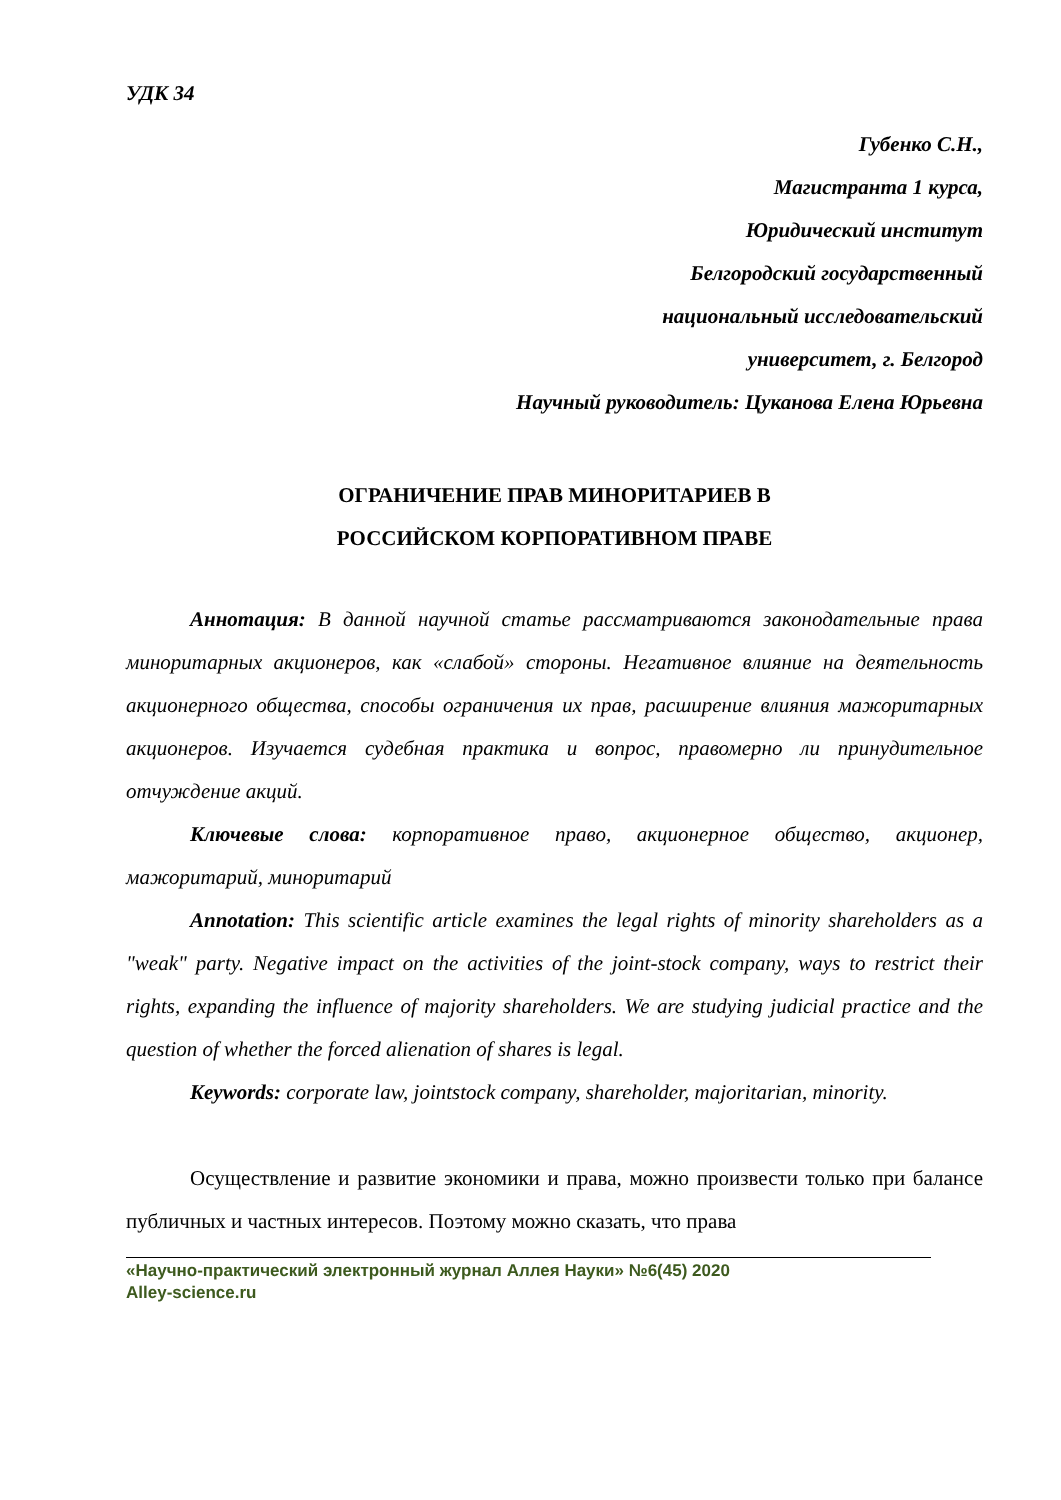УДК 34
Губенко С.Н.,
Магистранта 1 курса,
Юридический институт
Белгородский государственный
национальный исследовательский
университет, г. Белгород
Научный руководитель: Цуканова Елена Юрьевна
ОГРАНИЧЕНИЕ ПРАВ МИНОРИТАРИЕВ В
РОССИЙСКОМ КОРПОРАТИВНОМ ПРАВЕ
Аннотация: В данной научной статье рассматриваются законодательные права миноритарных акционеров, как «слабой» стороны. Негативное влияние на деятельность акционерного общества, способы ограничения их прав, расширение влияния мажоритарных акционеров. Изучается судебная практика и вопрос, правомерно ли принудительное отчуждение акций.
Ключевые слова: корпоративное право, акционерное общество, акционер, мажоритарий, миноритарий
Annotation: This scientific article examines the legal rights of minority shareholders as a "weak" party. Negative impact on the activities of the joint-stock company, ways to restrict their rights, expanding the influence of majority shareholders. We are studying judicial practice and the question of whether the forced alienation of shares is legal.
Keywords: corporate law, jointstock company, shareholder, majoritarian, minority.
Осуществление и развитие экономики и права, можно произвести только при балансе публичных и частных интересов. Поэтому можно сказать, что права
«Научно-практический электронный журнал Аллея Науки» №6(45) 2020
Alley-science.ru